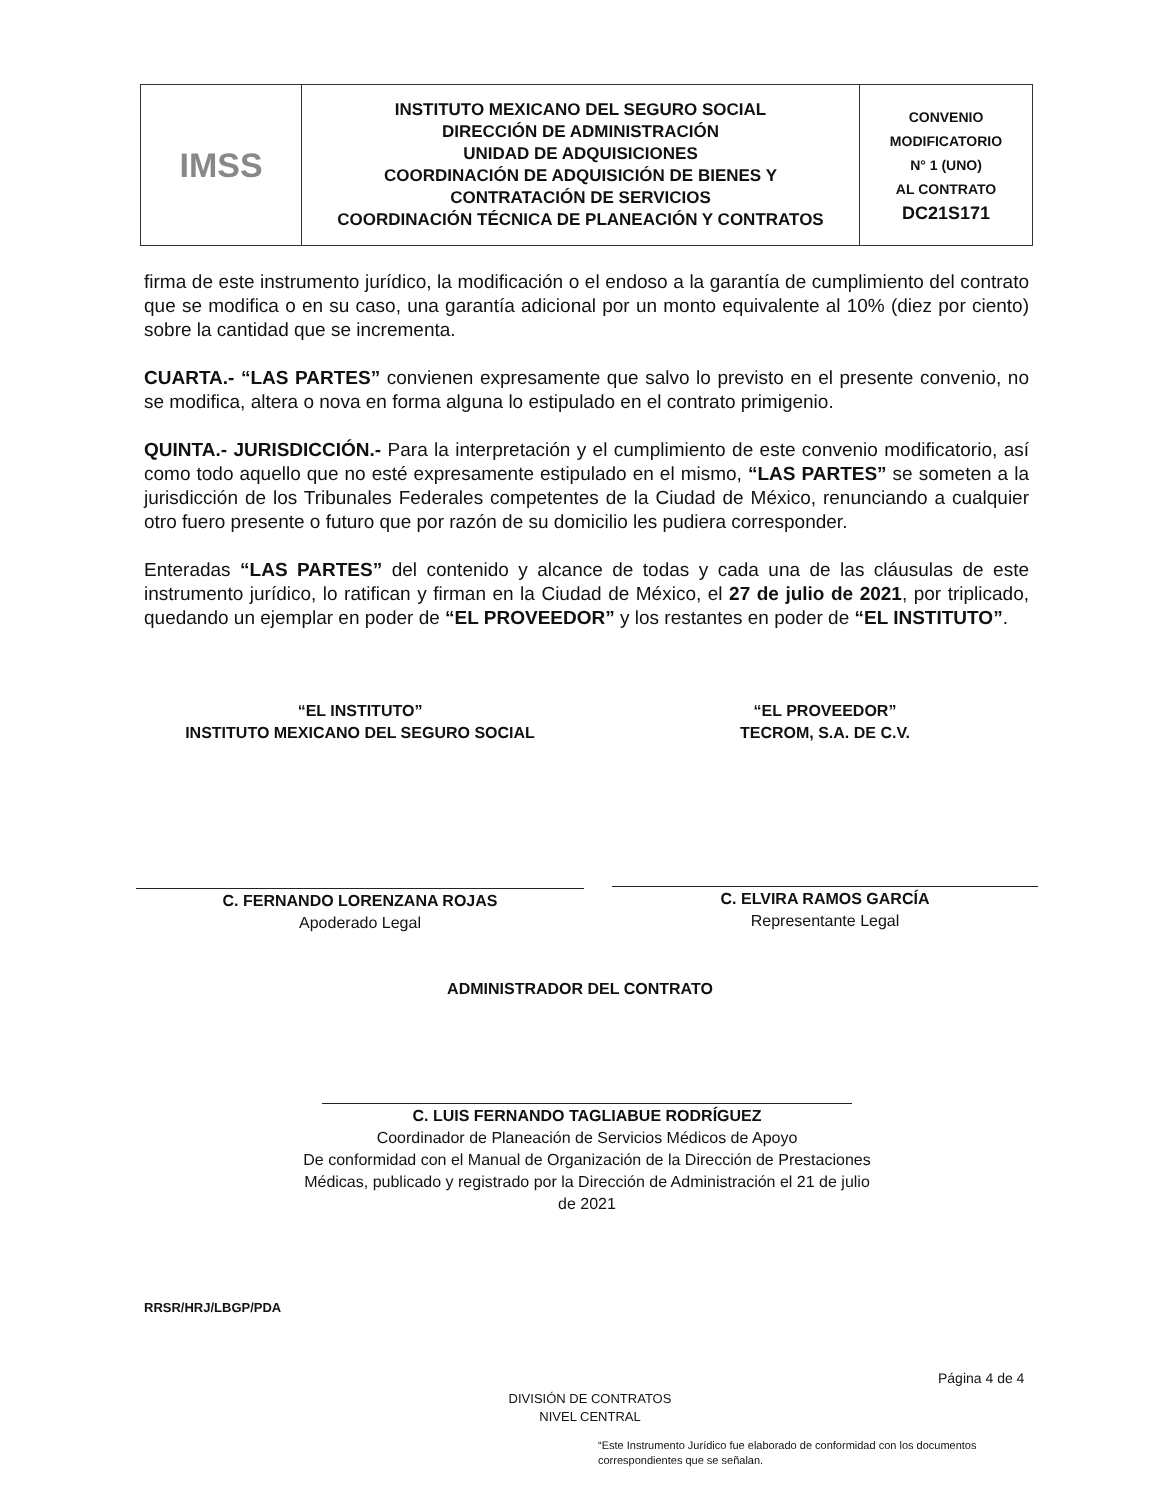| IMSS | INSTITUTO MEXICANO DEL SEGURO SOCIAL DIRECCIÓN DE ADMINISTRACIÓN UNIDAD DE ADQUISICIONES COORDINACIÓN DE ADQUISICIÓN DE BIENES Y CONTRATACIÓN DE SERVICIOS COORDINACIÓN TÉCNICA DE PLANEACIÓN Y CONTRATOS | CONVENIO MODIFICATORIO N° 1 (UNO) AL CONTRATO DC21S171 |
firma de este instrumento jurídico, la modificación o el endoso a la garantía de cumplimiento del contrato que se modifica o en su caso, una garantía adicional por un monto equivalente al 10% (diez por ciento) sobre la cantidad que se incrementa.
CUARTA.- “LAS PARTES” convienen expresamente que salvo lo previsto en el presente convenio, no se modifica, altera o nova en forma alguna lo estipulado en el contrato primigenio.
QUINTA.- JURISDICCIÓN.- Para la interpretación y el cumplimiento de este convenio modificatorio, así como todo aquello que no esté expresamente estipulado en el mismo, “LAS PARTES” se someten a la jurisdicción de los Tribunales Federales competentes de la Ciudad de México, renunciando a cualquier otro fuero presente o futuro que por razón de su domicilio les pudiera corresponder.
Enteradas “LAS PARTES” del contenido y alcance de todas y cada una de las cláusulas de este instrumento jurídico, lo ratifican y firman en la Ciudad de México, el 27 de julio de 2021, por triplicado, quedando un ejemplar en poder de “EL PROVEEDOR” y los restantes en poder de “EL INSTITUTO”.
“EL INSTITUTO”
INSTITUTO MEXICANO DEL SEGURO SOCIAL
“EL PROVEEDOR”
TECROM, S.A. DE C.V.
C. FERNANDO LORENZANA ROJAS
Apoderado Legal
C. ELVIRA RAMOS GARCÍA
Representante Legal
ADMINISTRADOR DEL CONTRATO
C. LUIS FERNANDO TAGLIABUE RODRÍGUEZ
Coordinador de Planeación de Servicios Médicos de Apoyo
De conformidad con el Manual de Organización de la Dirección de Prestaciones Médicas, publicado y registrado por la Dirección de Administración el 21 de julio de 2021
RRSR/HRJ/LBGP/PDA
Página 4 de 4
DIVISIÓN DE CONTRATOS
NIVEL CENTRAL
“Este Instrumento Jurídico fue elaborado de conformidad con los documentos correspondientes que se señalan.